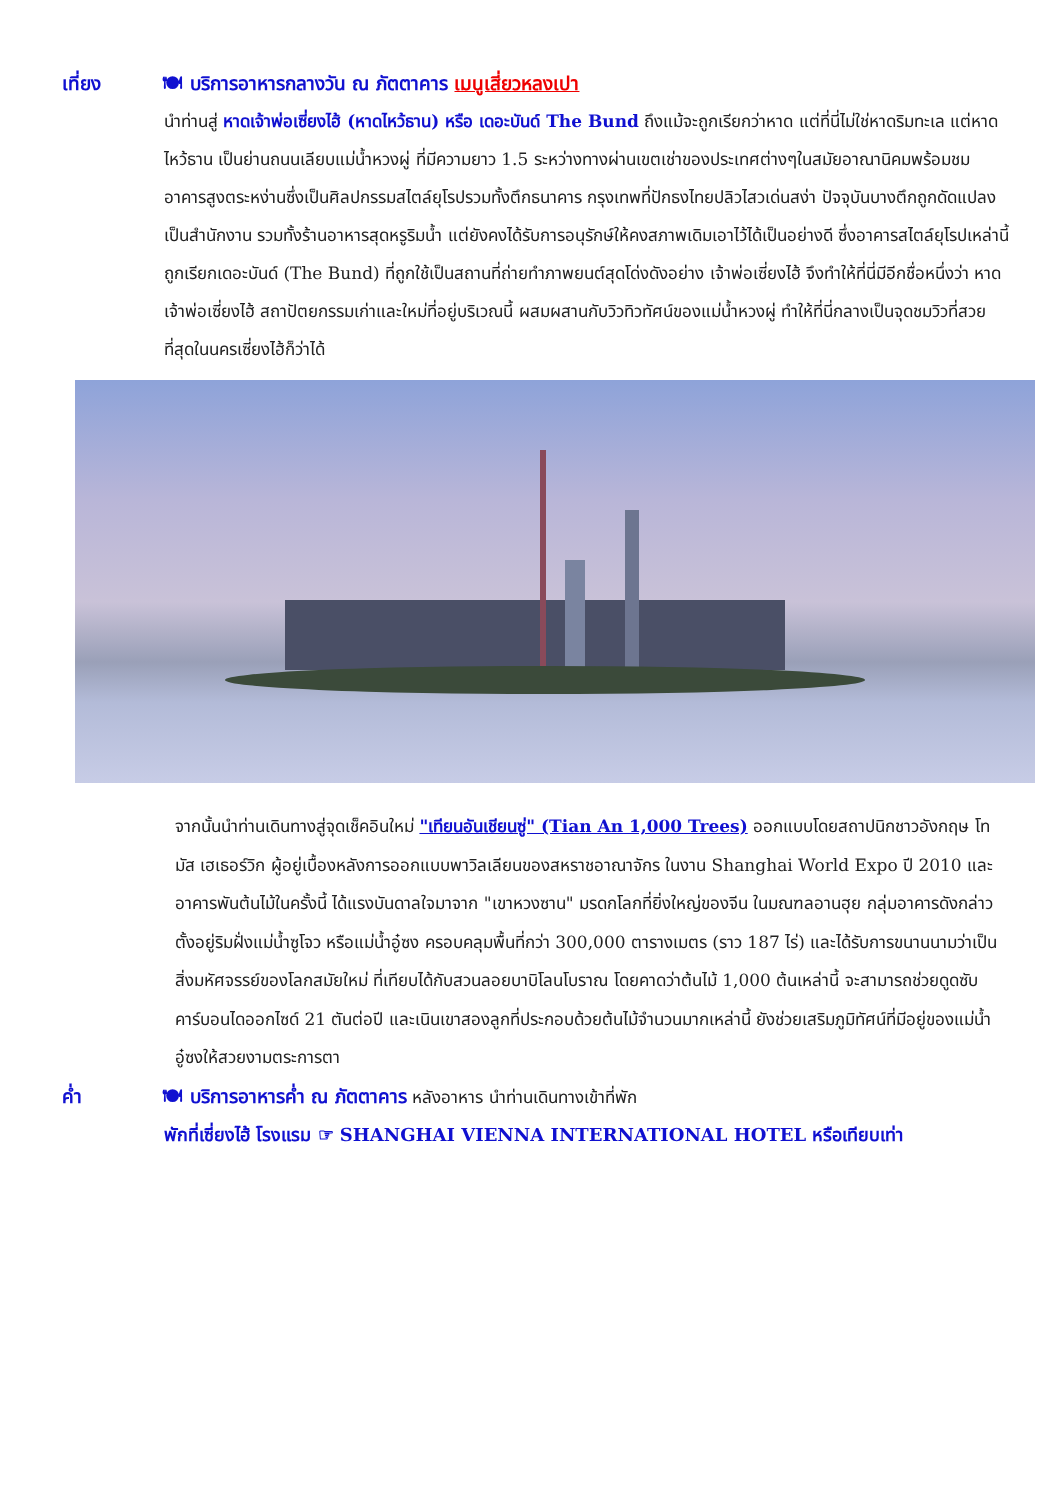เที่ยง 🍽 บริการอาหารกลางวัน ณ ภัตตาคาร เมนูเสี่ยวหลงเปา
นำท่านสู่ หาดเจ้าพ่อเซี่ยงไฮ้ (หาดไหว้ธาน) หรือ เดอะบันด์ The Bund ถึงแม้จะถูกเรียกว่าหาด แต่ที่นี่ไม่ใช่หาดริมทะเล แต่หาดไหว้ธาน เป็นย่านถนนเลียบแม่น้ำหวงผู่ ที่มีความยาว 1.5 ระหว่างทางผ่านเขตเช่าของประเทศต่างๆในสมัยอาณานิคมพร้อมชมอาคารสูงตระหง่านซึ่งเป็นศิลปกรรมสไตล์ยุโรปรวมทั้งตึกธนาคาร กรุงเทพที่ปักธงไทยปลิวไสวเด่นสง่า ปัจจุบันบางตึกถูกดัดแปลงเป็นสำนักงาน รวมทั้งร้านอาหารสุดหรูริมน้ำ แต่ยังคงได้รับการอนุรักษ์ให้คงสภาพเดิมเอาไว้ได้เป็นอย่างดี ซึ่งอาคารสไตล์ยุโรปเหล่านี้ ถูกเรียกเดอะบันด์ (The Bund) ที่ถูกใช้เป็นสถานที่ถ่ายทำภาพยนต์สุดโด่งดังอย่าง เจ้าพ่อเซี่ยงไฮ้ จึงทำให้ที่นี่มีอีกชื่อหนึ่งว่า หาดเจ้าพ่อเซี่ยงไฮ้ สถาปัตยกรรมเก่าและใหม่ที่อยู่บริเวณนี้ ผสมผสานกับวิวทิวทัศน์ของแม่น้ำหวงผู่ ทำให้ที่นี่กลางเป็นจุดชมวิวที่สวยที่สุดในนครเซี่ยงไฮ้ก็ว่าได้
จากนั้นนำท่านเดินทางสู่จุดเช็คอินใหม่ "เทียนอันเชียนซู่" (Tian An 1,000 Trees) ออกแบบโดยสถาปนิกชาวอังกฤษ โทมัส เฮเธอร์วิก ผู้อยู่เบื้องหลังการออกแบบพาวิลเลียนของสหราชอาณาจักร ในงาน Shanghai World Expo ปี 2010 และอาคารพันต้นไม้ในครั้งนี้ ได้แรงบันดาลใจมาจาก "เขาหวงซาน" มรดกโลกที่ยิ่งใหญ่ของจีน ในมณฑลอานฮุย กลุ่มอาคารดังกล่าวตั้งอยู่ริมฝั่งแม่น้ำซูโจว หรือแม่น้ำอู๋ซง ครอบคลุมพื้นที่กว่า 300,000 ตารางเมตร (ราว 187 ไร่) และได้รับการขนานนามว่าเป็นสิ่งมหัศจรรย์ของโลกสมัยใหม่ ที่เทียบได้กับสวนลอยบาบิโลนโบราณ โดยคาดว่าต้นไม้ 1,000 ต้นเหล่านี้ จะสามารถช่วยดูดซับคาร์บอนไดออกไซด์ 21 ตันต่อปี และเนินเขาสองลูกที่ประกอบด้วยต้นไม้จำนวนมากเหล่านี้ ยังช่วยเสริมภูมิทัศน์ที่มีอยู่ของแม่น้ำอู๋ซงให้สวยงามตระการตา
ค่ำ 🍽 บริการอาหารค่ำ ณ ภัตตาคาร หลังอาหาร นำท่านเดินทางเข้าที่พัก
พักที่เซี่ยงไฮ้ โรงแรม ☞ SHANGHAI VIENNA INTERNATIONAL HOTEL หรือเทียบเท่า